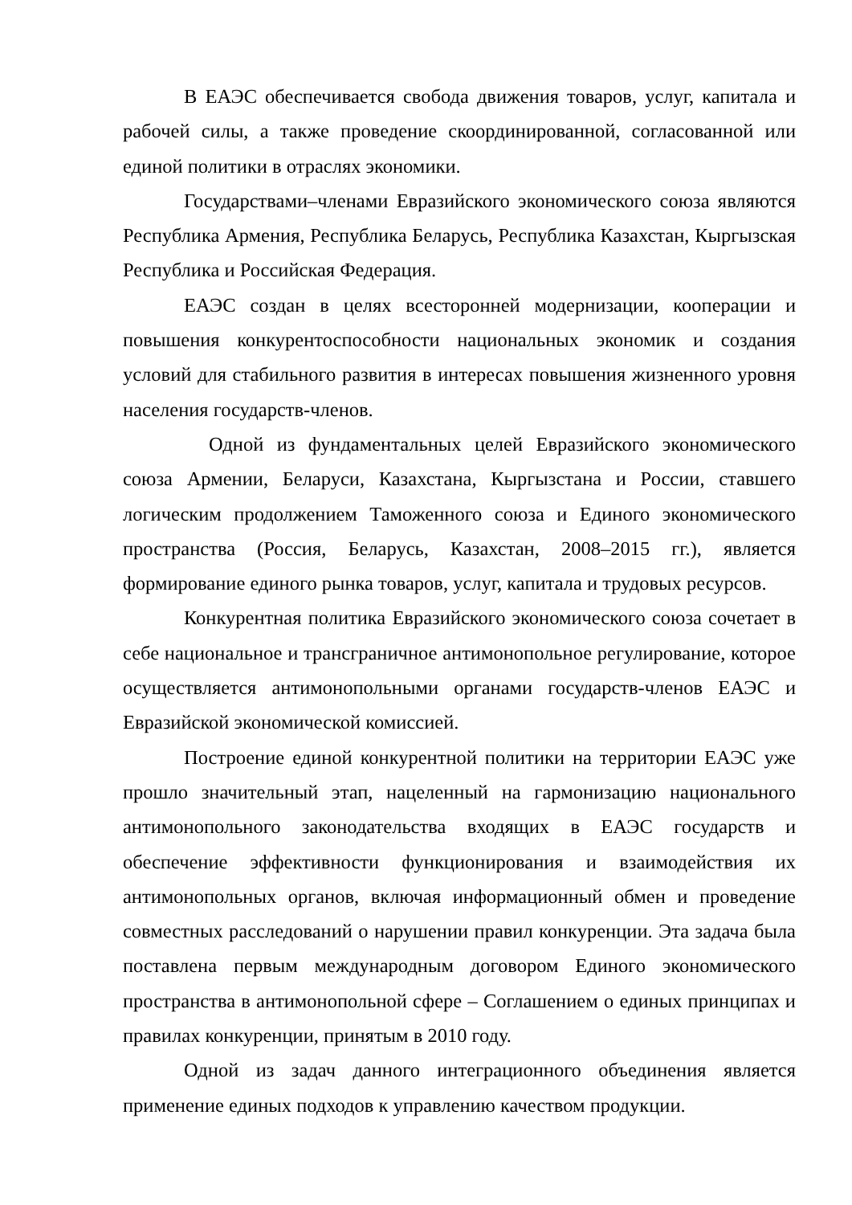В ЕАЭС обеспечивается свобода движения товаров, услуг, капитала и рабочей силы, а также проведение скоординированной, согласованной или единой политики в отраслях экономики.
Государствами–членами Евразийского экономического союза являются Республика Армения, Республика Беларусь, Республика Казахстан, Кыргызская Республика и Российская Федерация.
ЕАЭС создан в целях всесторонней модернизации, кооперации и повышения конкурентоспособности национальных экономик и создания условий для стабильного развития в интересах повышения жизненного уровня населения государств-членов.
Одной из фундаментальных целей Евразийского экономического союза Армении, Беларуси, Казахстана, Кыргызстана и России, ставшего логическим продолжением Таможенного союза и Единого экономического пространства (Россия, Беларусь, Казахстан, 2008–2015 гг.), является формирование единого рынка товаров, услуг, капитала и трудовых ресурсов.
Конкурентная политика Евразийского экономического союза сочетает в себе национальное и трансграничное антимонопольное регулирование, которое осуществляется антимонопольными органами государств-членов ЕАЭС и Евразийской экономической комиссией.
Построение единой конкурентной политики на территории ЕАЭС уже прошло значительный этап, нацеленный на гармонизацию национального антимонопольного законодательства входящих в ЕАЭС государств и обеспечение эффективности функционирования и взаимодействия их антимонопольных органов, включая информационный обмен и проведение совместных расследований о нарушении правил конкуренции. Эта задача была поставлена первым международным договором Единого экономического пространства в антимонопольной сфере – Соглашением о единых принципах и правилах конкуренции, принятым в 2010 году.
Одной из задач данного интеграционного объединения является применение единых подходов к управлению качеством продукции.